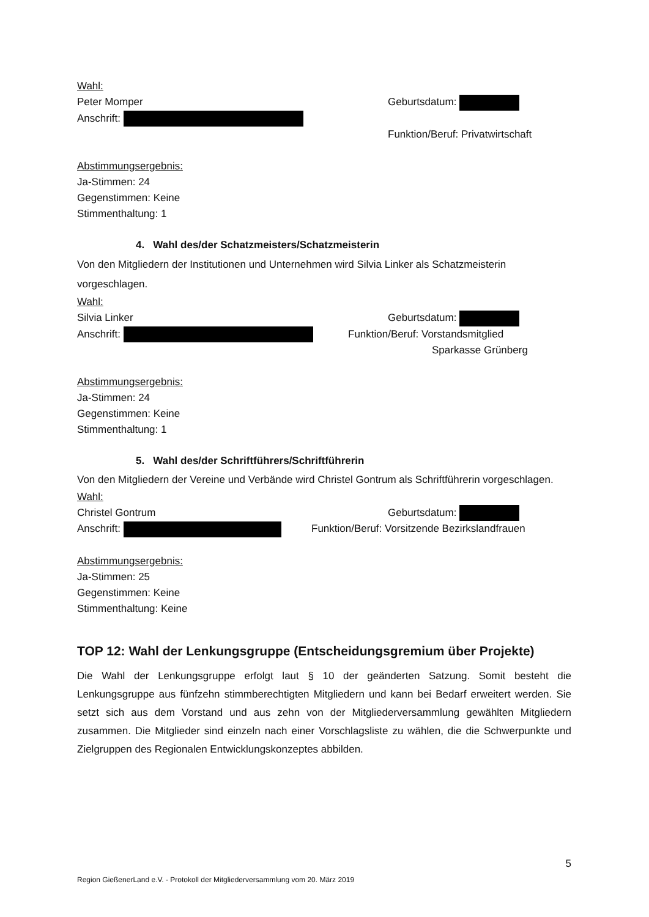Wahl:
Peter Momper Geburtsdatum:
Anschrift:
Funktion/Beruf: Privatwirtschaft
Abstimmungsergebnis:
Ja-Stimmen: 24
Gegenstimmen: Keine
Stimmenthaltung: 1
4. Wahl des/der Schatzmeisters/Schatzmeisterin
Von den Mitgliedern der Institutionen und Unternehmen wird Silvia Linker als Schatzmeisterin vorgeschlagen.
Wahl:
Silvia Linker Geburtsdatum:
Anschrift: Funktion/Beruf: Vorstandsmitglied
Sparkasse Grünberg
Abstimmungsergebnis:
Ja-Stimmen: 24
Gegenstimmen: Keine
Stimmenthaltung: 1
5. Wahl des/der Schriftführers/Schriftführerin
Von den Mitgliedern der Vereine und Verbände wird Christel Gontrum als Schriftführerin vorgeschlagen.
Wahl:
Christel Gontrum Geburtsdatum:
Anschrift: Funktion/Beruf: Vorsitzende Bezirkslandfrauen
Abstimmungsergebnis:
Ja-Stimmen: 25
Gegenstimmen: Keine
Stimmenthaltung: Keine
TOP 12: Wahl der Lenkungsgruppe (Entscheidungsgremium über Projekte)
Die Wahl der Lenkungsgruppe erfolgt laut § 10 der geänderten Satzung. Somit besteht die Lenkungsgruppe aus fünfzehn stimmberechtigten Mitgliedern und kann bei Bedarf erweitert werden. Sie setzt sich aus dem Vorstand und aus zehn von der Mitgliederversammlung gewählten Mitgliedern zusammen. Die Mitglieder sind einzeln nach einer Vorschlagsliste zu wählen, die die Schwerpunkte und Zielgruppen des Regionalen Entwicklungskonzeptes abbilden.
5
Region GießenerLand e.V. - Protokoll der Mitgliederversammlung vom 20. März 2019